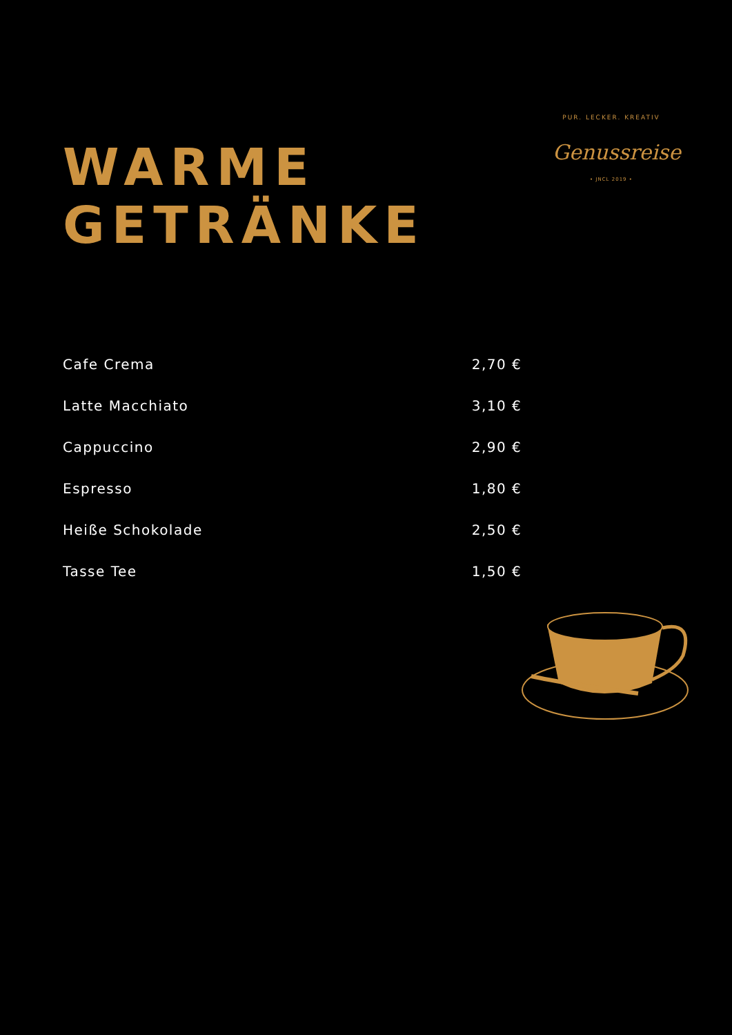WARME
GETRÄNKE
PUR. LECKER. KREATIV
Genussreise
• JNCL 2019 •
| Cafe Crema | 2,70 € |
| Latte Macchiato | 3,10 € |
| Cappuccino | 2,90 € |
| Espresso | 1,80 € |
| Heiße Schokolade | 2,50 € |
| Tasse Tee | 1,50 € |